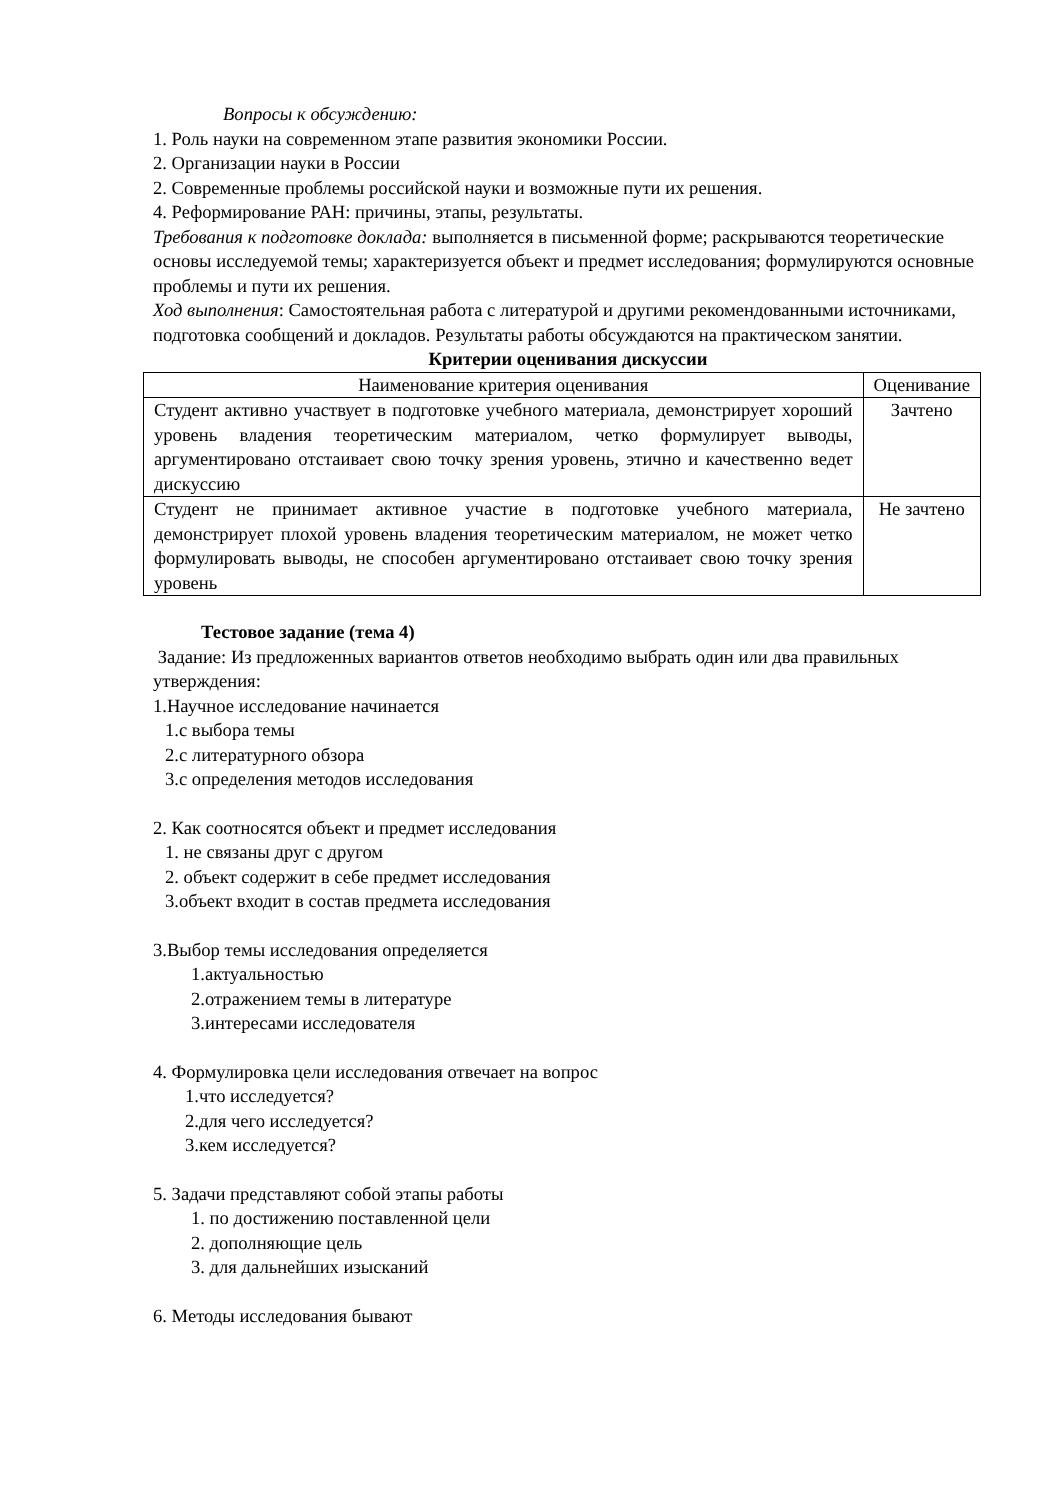Вопросы к обсуждению:
1. Роль науки на современном этапе развития экономики России.
2. Организации науки в России
2. Современные проблемы российской науки и возможные пути их решения.
4. Реформирование РАН: причины, этапы, результаты.
Требования к подготовке доклада: выполняется в письменной форме; раскрываются теоретические основы исследуемой темы; характеризуется объект и предмет исследования; формулируются основные проблемы и пути их решения.
Ход выполнения: Самостоятельная работа с литературой и другими рекомендованными источниками, подготовка сообщений и докладов. Результаты работы обсуждаются на практическом занятии.
Критерии оценивания дискуссии
| Наименование критерия оценивания | Оценивание |
| --- | --- |
| Студент активно участвует в подготовке учебного материала, демонстрирует хороший уровень владения теоретическим материалом, четко формулирует выводы, аргументировано отстаивает свою точку зрения уровень, этично и качественно ведет дискуссию | Зачтено |
| Студент не принимает активное участие в подготовке учебного материала, демонстрирует плохой уровень владения теоретическим материалом, не может четко формулировать выводы, не способен аргументировано отстаивает свою точку зрения уровень | Не зачтено |
Тестовое задание (тема 4)
Задание: Из предложенных вариантов ответов необходимо выбрать один или два правильных утверждения:
1.Научное исследование начинается
1.с выбора темы
2.с литературного обзора
3.с определения методов исследования
2. Как соотносятся объект и предмет исследования
1. не связаны друг с другом
2. объект содержит в себе предмет исследования
3.объект входит в состав предмета исследования
3.Выбор темы исследования определяется
1.актуальностью
2.отражением темы в литературе
3.интересами исследователя
4. Формулировка цели исследования отвечает на вопрос
1.что исследуется?
2.для чего исследуется?
3.кем исследуется?
5. Задачи представляют собой этапы работы
1. по достижению поставленной цели
2. дополняющие цель
3. для дальнейших изысканий
6. Методы исследования бывают